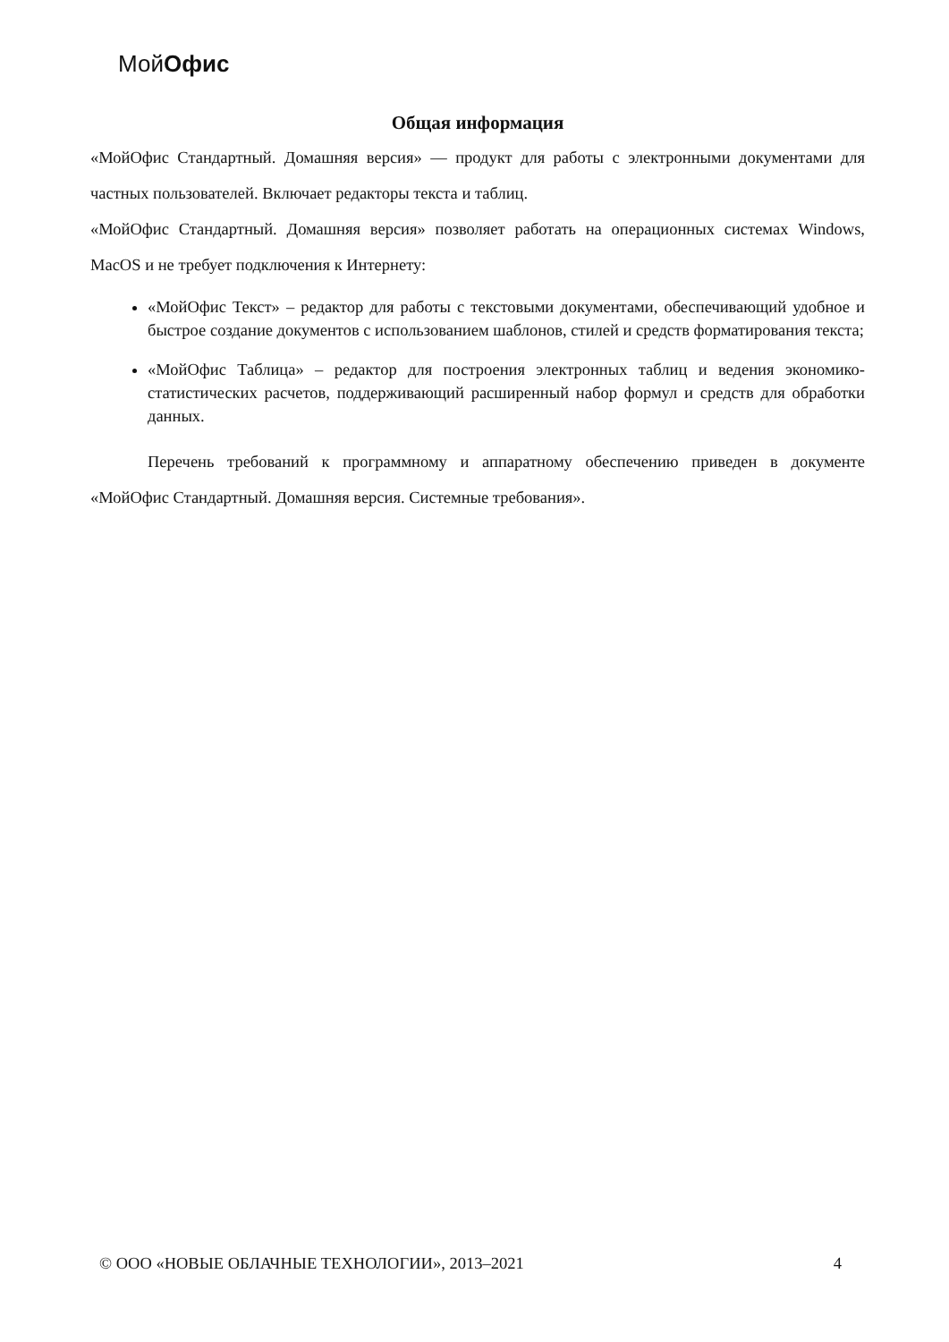МойОфис
Общая информация
«МойОфис Стандартный. Домашняя версия» — продукт для работы с электронными документами для частных пользователей. Включает редакторы текста и таблиц.
«МойОфис Стандартный. Домашняя версия» позволяет работать на операционных системах Windows, MacOS и не требует подключения к Интернету:
«МойОфис Текст» – редактор для работы с текстовыми документами, обеспечивающий удобное и быстрое создание документов с использованием шаблонов, стилей и средств форматирования текста;
«МойОфис Таблица» – редактор для построения электронных таблиц и ведения экономико-статистических расчетов, поддерживающий расширенный набор формул и средств для обработки данных.
Перечень требований к программному и аппаратному обеспечению приведен в документе «МойОфис Стандартный. Домашняя версия. Системные требования».
© ООО «НОВЫЕ ОБЛАЧНЫЕ ТЕХНОЛОГИИ», 2013–2021 4